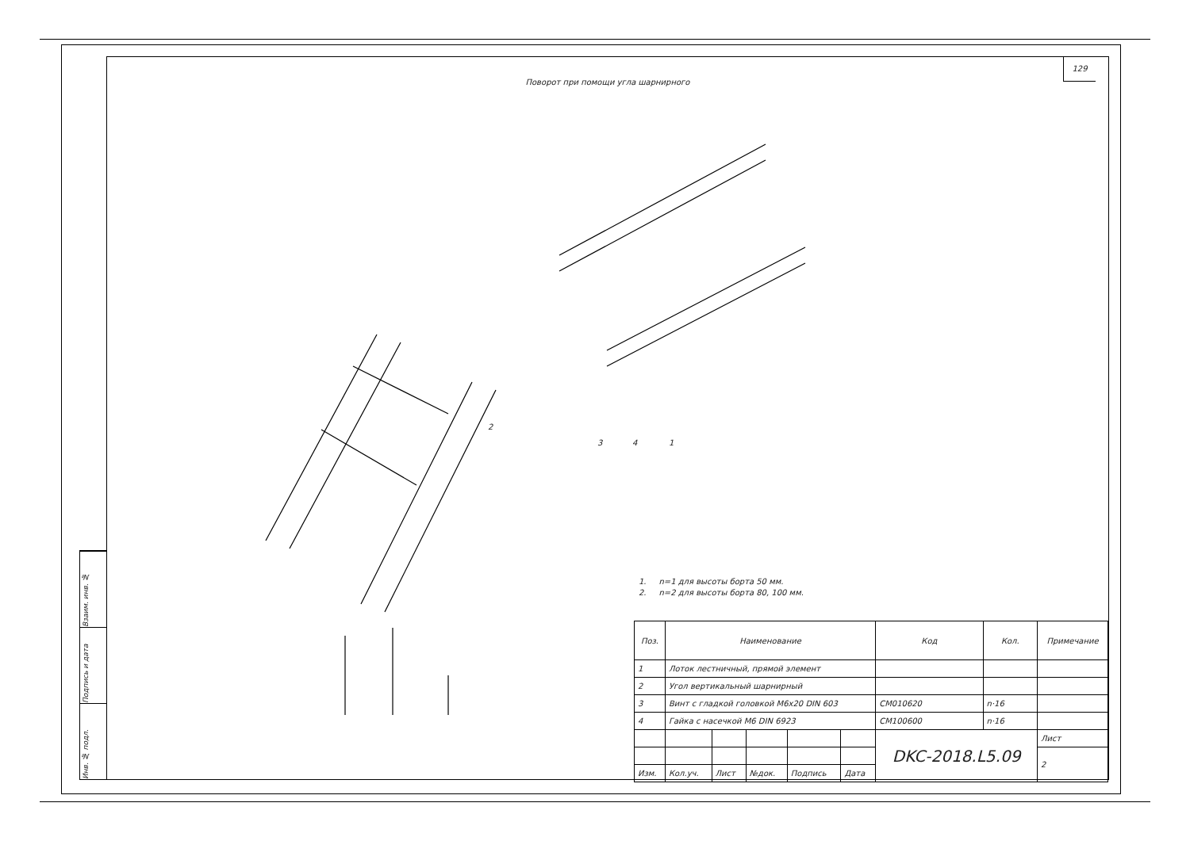Взаим. инв. №
Подпись и дата
Инв. № подл.
129
Поворот при помощи угла шарнирного
3
4
1
2
1. n=1 для высоты борта 50 мм.
2. n=2 для высоты борта 80, 100 мм.
| Поз. | Наименование | | | | | | Код | Кол. | Примечание |
| --- | --- | --- | --- | --- | --- | --- | --- | --- | --- |
| 1 | Лоток лестничный, прямой элемент | | | | | | | | |
| 2 | Угол вертикальный шарнирный | | | | | | | | |
| 3 | Винт с гладкой головкой М6х20 DIN 603 | | | | | | CM010620 | n·16 | |
| 4 | Гайка с насечкой М6 DIN 6923 | | | | | | CM100600 | n·16 | |
| | | | | | | DKC-2018.L5.09 | | | Лист |
| | | | | | | | | | 2 |
| Изм. | Кол.уч. | Лист | №док. | Подпись | Дата | | | | |